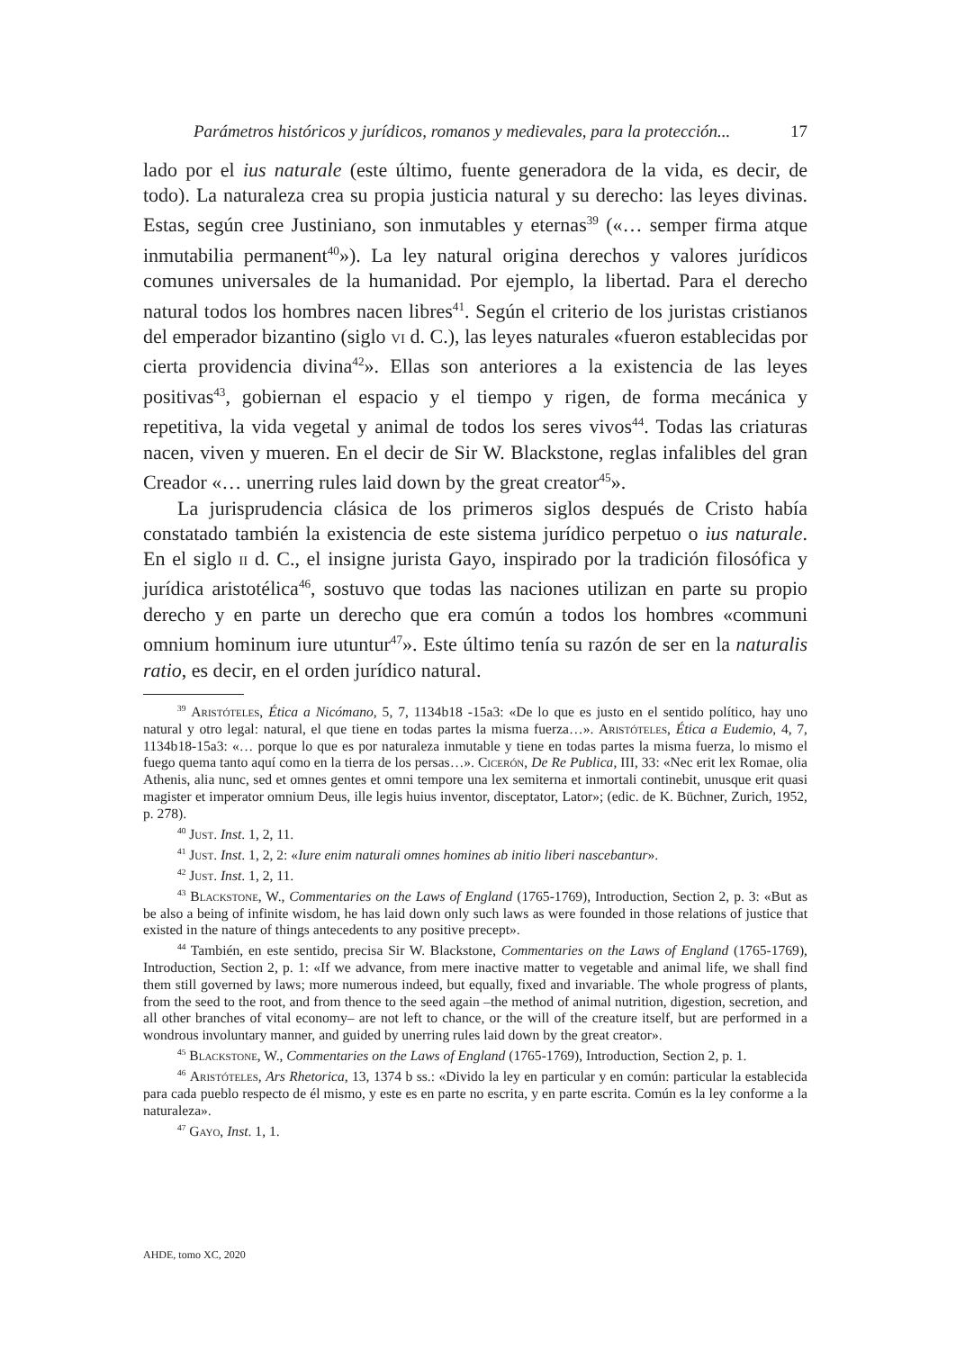Parámetros históricos y jurídicos, romanos y medievales, para la protección... 17
lado por el ius naturale (este último, fuente generadora de la vida, es decir, de todo). La naturaleza crea su propia justicia natural y su derecho: las leyes divinas. Estas, según cree Justiniano, son inmutables y eternas<sup>39</sup> («… semper firma atque inmutabilia permanent<sup>40</sup>»). La ley natural origina derechos y valores jurídicos comunes universales de la humanidad. Por ejemplo, la libertad. Para el derecho natural todos los hombres nacen libres<sup>41</sup>. Según el criterio de los juristas cristianos del emperador bizantino (siglo vi d. C.), las leyes naturales «fueron establecidas por cierta providencia divina<sup>42</sup>». Ellas son anteriores a la existencia de las leyes positivas<sup>43</sup>, gobiernan el espacio y el tiempo y rigen, de forma mecánica y repetitiva, la vida vegetal y animal de todos los seres vivos<sup>44</sup>. Todas las criaturas nacen, viven y mueren. En el decir de Sir W. Blackstone, reglas infalibles del gran Creador «… unerring rules laid down by the great creator<sup>45</sup>».
La jurisprudencia clásica de los primeros siglos después de Cristo había constatado también la existencia de este sistema jurídico perpetuo o ius naturale. En el siglo ii d. C., el insigne jurista Gayo, inspirado por la tradición filosófica y jurídica aristotélica<sup>46</sup>, sostuvo que todas las naciones utilizan en parte su propio derecho y en parte un derecho que era común a todos los hombres «communi omnium hominum iure utuntur<sup>47</sup>». Este último tenía su razón de ser en la naturalis ratio, es decir, en el orden jurídico natural.
<sup>39</sup> Aristóteles, Ética a Nicómano, 5, 7, 1134b18 -15a3: «De lo que es justo en el sentido político, hay uno natural y otro legal: natural, el que tiene en todas partes la misma fuerza…». Aristóteles, Ética a Eudemio, 4, 7, 1134b18-15a3: «… porque lo que es por naturaleza inmutable y tiene en todas partes la misma fuerza, lo mismo el fuego quema tanto aquí como en la tierra de los persas…». Cicerón, De Re Publica, III, 33: «Nec erit lex Romae, olia Athenis, alia nunc, sed et omnes gentes et omni tempore una lex semiterna et inmortali continebit, unusque erit quasi magister et imperator omnium Deus, ille legis huius inventor, disceptator, Lator»; (edic. de K. Büchner, Zurich, 1952, p. 278).
<sup>40</sup> Just. Inst. 1, 2, 11.
<sup>41</sup> Just. Inst. 1, 2, 2: «Iure enim naturali omnes homines ab initio liberi nascebantur».
<sup>42</sup> Just. Inst. 1, 2, 11.
<sup>43</sup> Blackstone, W., Commentaries on the Laws of England (1765-1769), Introduction, Section 2, p. 3: «But as be also a being of infinite wisdom, he has laid down only such laws as were founded in those relations of justice that existed in the nature of things antecedents to any positive precept».
<sup>44</sup> También, en este sentido, precisa Sir W. Blackstone, Commentaries on the Laws of England (1765-1769), Introduction, Section 2, p. 1: «If we advance, from mere inactive matter to vegetable and animal life, we shall find them still governed by laws; more numerous indeed, but equally, fixed and invariable. The whole progress of plants, from the seed to the root, and from thence to the seed again –the method of animal nutrition, digestion, secretion, and all other branches of vital economy– are not left to chance, or the will of the creature itself, but are performed in a wondrous involuntary manner, and guided by unerring rules laid down by the great creator».
<sup>45</sup> Blackstone, W., Commentaries on the Laws of England (1765-1769), Introduction, Section 2, p. 1.
<sup>46</sup> Aristóteles, Ars Rhetorica, 13, 1374 b ss.: «Divido la ley en particular y en común: particular la establecida para cada pueblo respecto de él mismo, y este es en parte no escrita, y en parte escrita. Común es la ley conforme a la naturaleza».
<sup>47</sup> Gayo, Inst. 1, 1.
AHDE, tomo XC, 2020